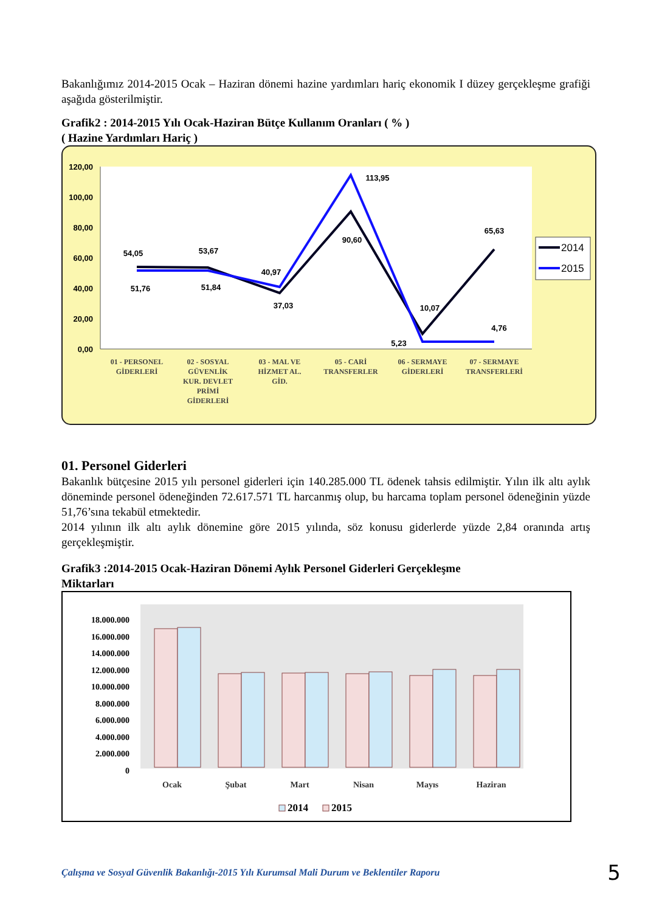Bakanlığımız 2014-2015 Ocak – Haziran dönemi hazine yardımları hariç ekonomik I düzey gerçekleşme grafiği aşağıda gösterilmiştir.
Grafik2 : 2014-2015 Yılı Ocak-Haziran Bütçe Kullanım Oranları ( % )
( Hazine Yardımları Hariç )
120,00
100,00
80,00
60,00
40,00
20,00
0,00
54,05
51,76
53,67
51,84
40,97
37,03
113,95
90,60
65,63
10,07
5,23
4,76
01 - PERSONEL
GİDERLERİ
02 - SOSYAL
GÜVENLİK
KUR. DEVLET
PRİMİ
GİDERLERİ
03 - MAL VE
HİZMET AL.
GİD.
05 - CARİ
TRANSFERLER
06 - SERMAYE
GİDERLERİ
07 - SERMAYE
TRANSFERLERİ
2014
2015
01. Personel Giderleri
Bakanlık bütçesine 2015 yılı personel giderleri için 140.285.000 TL ödenek tahsis edilmiştir. Yılın ilk altı aylık döneminde personel ödeneğinden 72.617.571 TL harcanmış olup, bu harcama toplam personel ödeneğinin yüzde 51,76’sına tekabül etmektedir.
2014 yılının ilk altı aylık dönemine göre 2015 yılında, söz konusu giderlerde yüzde 2,84 oranında artış gerçekleşmiştir.
Grafik3 :2014-2015 Ocak-Haziran Dönemi Aylık Personel Giderleri Gerçekleşme
Miktarları
18.000.000
16.000.000
14.000.000
12.000.000
10.000.000
8.000.000
6.000.000
4.000.000
2.000.000
0
Ocak
Şubat
Mart
Nisan
Mayıs
Haziran
2014
2015
Çalışma ve Sosyal Güvenlik Bakanlığı-2015 Yılı Kurumsal Mali Durum ve Beklentiler Raporu 5